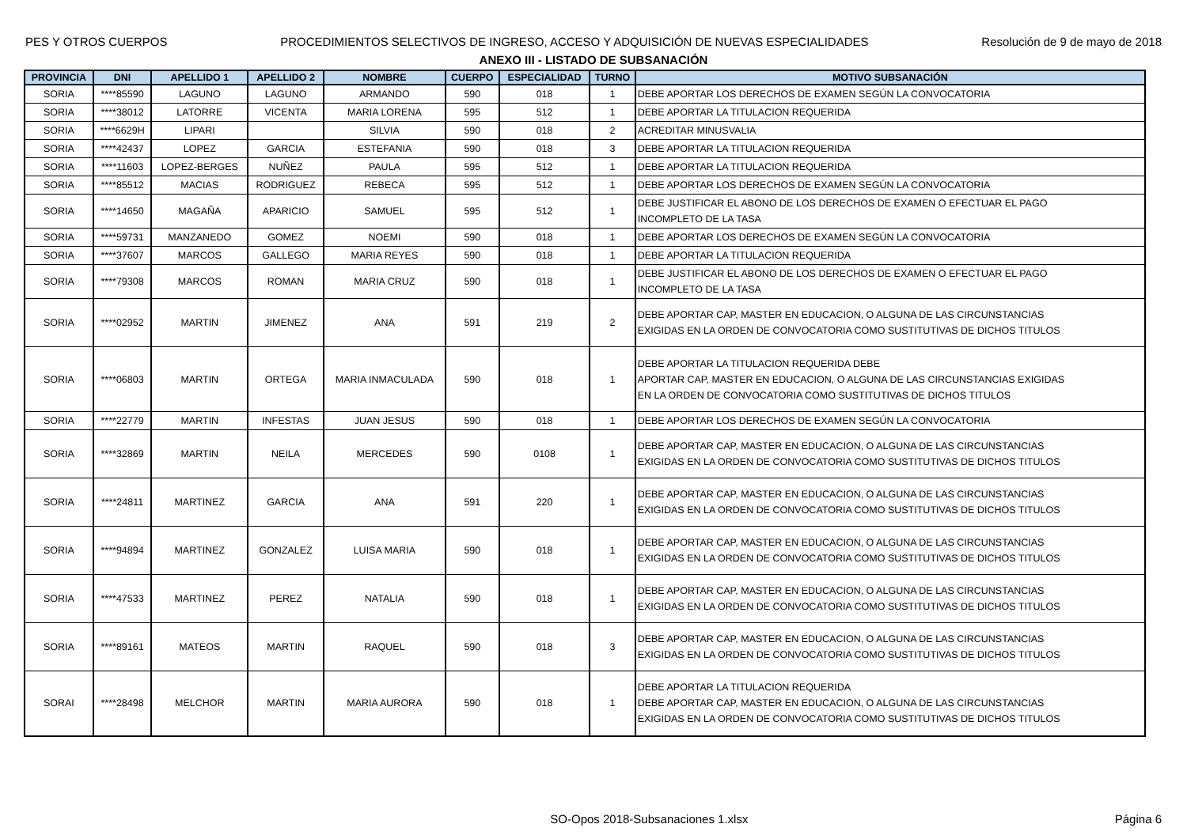PES Y OTROS CUERPOS PROCEDIMIENTOS SELECTIVOS DE INGRESO, ACCESO Y ADQUISICIÓN DE NUEVAS ESPECIALIDADES Resolución de 9 de mayo de 2018
ANEXO III - LISTADO DE SUBSANACIÓN
| PROVINCIA | DNI | APELLIDO 1 | APELLIDO 2 | NOMBRE | CUERPO | ESPECIALIDAD | TURNO | MOTIVO SUBSANACIÓN |
| --- | --- | --- | --- | --- | --- | --- | --- | --- |
| SORIA | ****85590 | LAGUNO | LAGUNO | ARMANDO | 590 | 018 | 1 | DEBE APORTAR LOS DERECHOS DE EXAMEN SEGÚN LA CONVOCATORIA |
| SORIA | ****38012 | LATORRE | VICENTA | MARIA LORENA | 595 | 512 | 1 | DEBE APORTAR LA TITULACION REQUERIDA |
| SORIA | ****6629H | LIPARI | | SILVIA | 590 | 018 | 2 | ACREDITAR MINUSVALIA |
| SORIA | ****42437 | LOPEZ | GARCIA | ESTEFANIA | 590 | 018 | 3 | DEBE APORTAR LA TITULACION REQUERIDA |
| SORIA | ****11603 | LOPEZ-BERGES | NUÑEZ | PAULA | 595 | 512 | 1 | DEBE APORTAR LA TITULACION REQUERIDA |
| SORIA | ****85512 | MACIAS | RODRIGUEZ | REBECA | 595 | 512 | 1 | DEBE APORTAR LOS DERECHOS DE EXAMEN SEGÚN LA CONVOCATORIA |
| SORIA | ****14650 | MAGAÑA | APARICIO | SAMUEL | 595 | 512 | 1 | DEBE JUSTIFICAR EL ABONO DE LOS DERECHOS DE EXAMEN O EFECTUAR EL PAGO INCOMPLETO DE LA TASA |
| SORIA | ****59731 | MANZANEDO | GOMEZ | NOEMI | 590 | 018 | 1 | DEBE APORTAR LOS DERECHOS DE EXAMEN SEGÚN LA CONVOCATORIA |
| SORIA | ****37607 | MARCOS | GALLEGO | MARIA REYES | 590 | 018 | 1 | DEBE APORTAR LA TITULACION REQUERIDA |
| SORIA | ****79308 | MARCOS | ROMAN | MARIA CRUZ | 590 | 018 | 1 | DEBE JUSTIFICAR EL ABONO DE LOS DERECHOS DE EXAMEN O EFECTUAR EL PAGO INCOMPLETO DE LA TASA |
| SORIA | ****02952 | MARTIN | JIMENEZ | ANA | 591 | 219 | 2 | DEBE APORTAR CAP, MASTER EN EDUCACION, O ALGUNA DE LAS CIRCUNSTANCIAS EXIGIDAS EN LA ORDEN DE CONVOCATORIA COMO SUSTITUTIVAS DE DICHOS TITULOS |
| SORIA | ****06803 | MARTIN | ORTEGA | MARIA INMACULADA | 590 | 018 | 1 | DEBE APORTAR LA TITULACION REQUERIDA DEBE APORTAR CAP, MASTER EN EDUCACION, O ALGUNA DE LAS CIRCUNSTANCIAS EXIGIDAS EN LA ORDEN DE CONVOCATORIA COMO SUSTITUTIVAS DE DICHOS TITULOS |
| SORIA | ****22779 | MARTIN | INFESTAS | JUAN JESUS | 590 | 018 | 1 | DEBE APORTAR LOS DERECHOS DE EXAMEN SEGÚN LA CONVOCATORIA |
| SORIA | ****32869 | MARTIN | NEILA | MERCEDES | 590 | 0108 | 1 | DEBE APORTAR CAP, MASTER EN EDUCACION, O ALGUNA DE LAS CIRCUNSTANCIAS EXIGIDAS EN LA ORDEN DE CONVOCATORIA COMO SUSTITUTIVAS DE DICHOS TITULOS |
| SORIA | ****24811 | MARTINEZ | GARCIA | ANA | 591 | 220 | 1 | DEBE APORTAR CAP, MASTER EN EDUCACION, O ALGUNA DE LAS CIRCUNSTANCIAS EXIGIDAS EN LA ORDEN DE CONVOCATORIA COMO SUSTITUTIVAS DE DICHOS TITULOS |
| SORIA | ****94894 | MARTINEZ | GONZALEZ | LUISA MARIA | 590 | 018 | 1 | DEBE APORTAR CAP, MASTER EN EDUCACION, O ALGUNA DE LAS CIRCUNSTANCIAS EXIGIDAS EN LA ORDEN DE CONVOCATORIA COMO SUSTITUTIVAS DE DICHOS TITULOS |
| SORIA | ****47533 | MARTINEZ | PEREZ | NATALIA | 590 | 018 | 1 | DEBE APORTAR CAP, MASTER EN EDUCACION, O ALGUNA DE LAS CIRCUNSTANCIAS EXIGIDAS EN LA ORDEN DE CONVOCATORIA COMO SUSTITUTIVAS DE DICHOS TITULOS |
| SORIA | ****89161 | MATEOS | MARTIN | RAQUEL | 590 | 018 | 3 | DEBE APORTAR CAP, MASTER EN EDUCACION, O ALGUNA DE LAS CIRCUNSTANCIAS EXIGIDAS EN LA ORDEN DE CONVOCATORIA COMO SUSTITUTIVAS DE DICHOS TITULOS |
| SORAI | ****28498 | MELCHOR | MARTIN | MARIA AURORA | 590 | 018 | 1 | DEBE APORTAR LA TITULACION REQUERIDA DEBE APORTAR CAP, MASTER EN EDUCACION, O ALGUNA DE LAS CIRCUNSTANCIAS EXIGIDAS EN LA ORDEN DE CONVOCATORIA COMO SUSTITUTIVAS DE DICHOS TITULOS |
SO-Opos 2018-Subsanaciones 1.xlsx Página 6